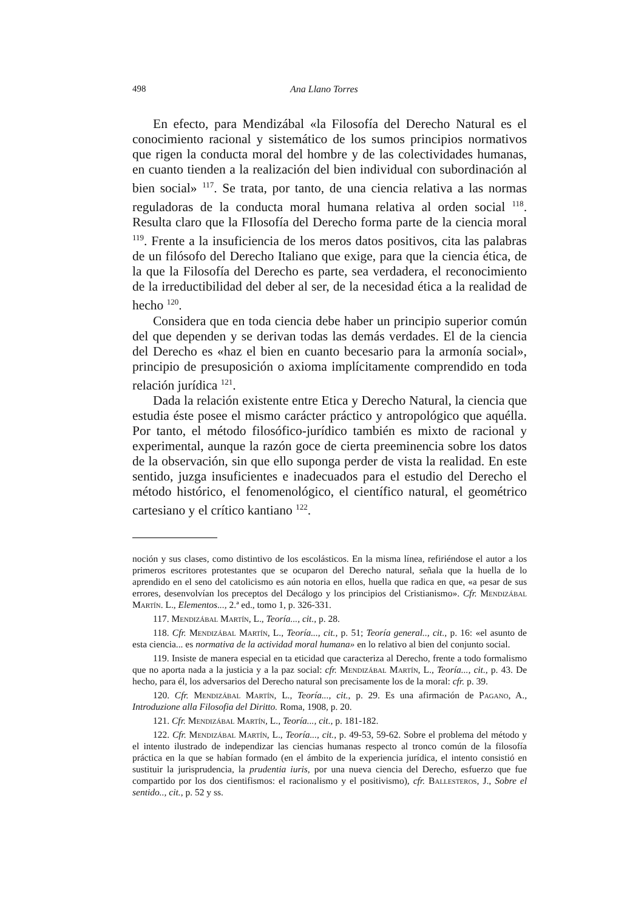498 Ana Llano Torres
En efecto, para Mendizábal «la Filosofía del Derecho Natural es el conocimiento racional y sistemático de los sumos principios normativos que rigen la conducta moral del hombre y de las colectividades humanas, en cuanto tienden a la realización del bien individual con subordinación al bien social» <sup>117</sup>. Se trata, por tanto, de una ciencia relativa a las normas reguladoras de la conducta moral humana relativa al orden social <sup>118</sup>. Resulta claro que la FIlosofía del Derecho forma parte de la ciencia moral <sup>119</sup>. Frente a la insuficiencia de los meros datos positivos, cita las palabras de un filósofo del Derecho Italiano que exige, para que la ciencia ética, de la que la Filosofía del Derecho es parte, sea verdadera, el reconocimiento de la irreductibilidad del deber al ser, de la necesidad ética a la realidad de hecho <sup>120</sup>.
Considera que en toda ciencia debe haber un principio superior común del que dependen y se derivan todas las demás verdades. El de la ciencia del Derecho es «haz el bien en cuanto becesario para la armonía social», principio de presuposición o axioma implícitamente comprendido en toda relación jurídica <sup>121</sup>.
Dada la relación existente entre Etica y Derecho Natural, la ciencia que estudia éste posee el mismo carácter práctico y antropológico que aquélla. Por tanto, el método filosófico-jurídico también es mixto de racional y experimental, aunque la razón goce de cierta preeminencia sobre los datos de la observación, sin que ello suponga perder de vista la realidad. En este sentido, juzga insuficientes e inadecuados para el estudio del Derecho el método histórico, el fenomenológico, el científico natural, el geométrico cartesiano y el crítico kantiano <sup>122</sup>.
noción y sus clases, como distintivo de los escolásticos. En la misma línea, refiriéndose el autor a los primeros escritores protestantes que se ocuparon del Derecho natural, señala que la huella de lo aprendido en el seno del catolicismo es aún notoria en ellos, huella que radica en que, «a pesar de sus errores, desenvolvían los preceptos del Decálogo y los principios del Cristianismo». Cfr. Mendizábal Martín. L., Elementos..., 2.ª ed., tomo 1, p. 326-331.
117. Mendizábal Martín, L., Teoría..., cit., p. 28.
118. Cfr. Mendizábal Martín, L., Teoría..., cit., p. 51; Teoría general.., cit., p. 16: «el asunto de esta ciencia... es normativa de la actividad moral humana» en lo relativo al bien del conjunto social.
119. Insiste de manera especial en ta eticidad que caracteriza al Derecho, frente a todo formalismo que no aporta nada a la justicia y a la paz social: cfr. Mendizábal Martín, L., Teoría..., cit., p. 43. De hecho, para él, los adversarios del Derecho natural son precisamente los de la moral: cfr. p. 39.
120. Cfr. Mendizábal Martín, L., Teoría..., cit., p. 29. Es una afirmación de Pagano, A., Introduzione alla Filosofia del Diritto. Roma, 1908, p. 20.
121. Cfr. Mendizábal Martín, L., Teoría..., cit., p. 181-182.
122. Cfr. Mendizábal Martín, L., Teoría..., cit., p. 49-53, 59-62. Sobre el problema del método y el intento ilustrado de independizar las ciencias humanas respecto al tronco común de la filosofía práctica en la que se habían formado (en el ámbito de la experiencia jurídica, el intento consistió en sustituir la jurisprudencia, la prudentia iuris, por una nueva ciencia del Derecho, esfuerzo que fue compartido por los dos cientifismos: el racionalismo y el positivismo), cfr. Ballesteros, J., Sobre el sentido.., cit., p. 52 y ss.